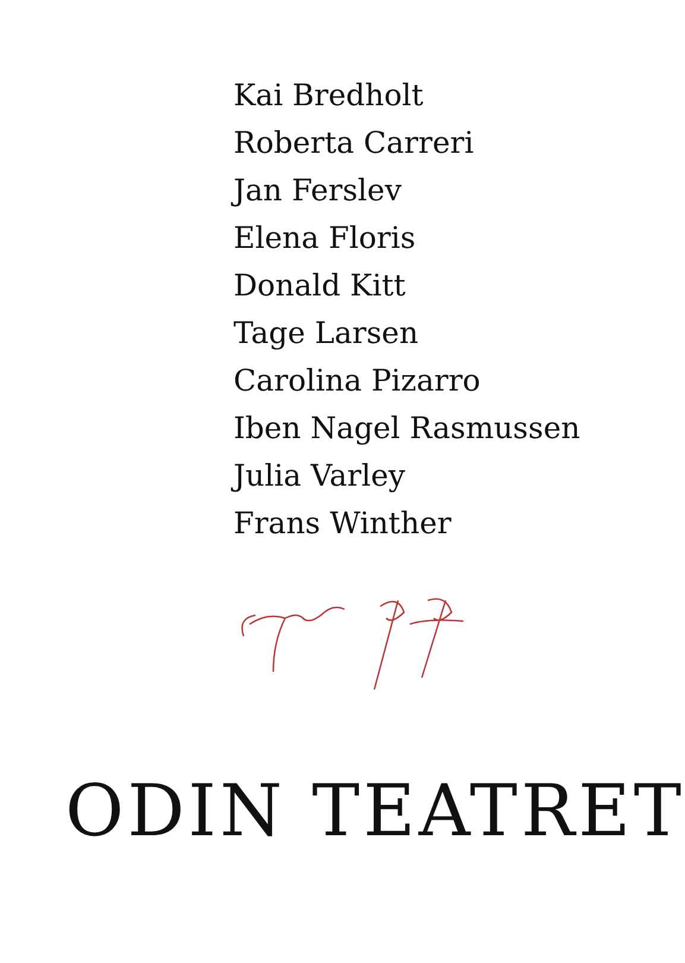Kai Bredholt
Roberta Carreri
Jan Ferslev
Elena Floris
Donald Kitt
Tage Larsen
Carolina Pizarro
Iben Nagel Rasmussen
Julia Varley
Frans Winther
ODIN TEATRET